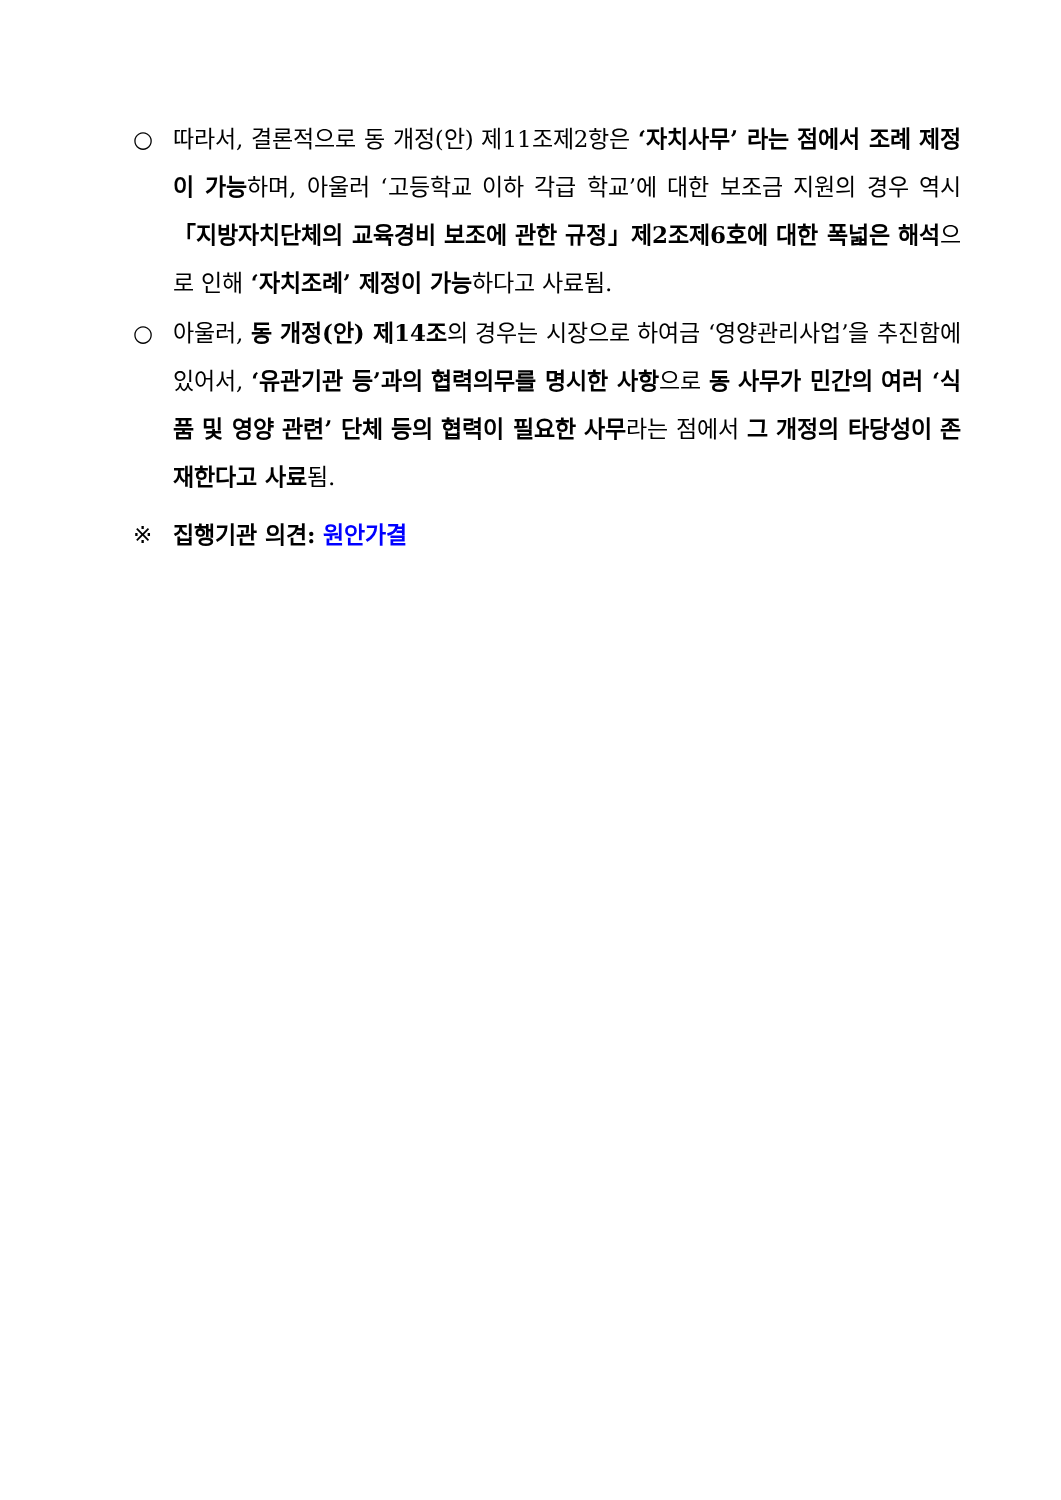○ 따라서, 결론적으로 동 개정(안) 제11조제2항은 ‘자치사무’ 라는 점에서 조례 제정이 가능하며, 아울러 ‘고등학교 이하 각급 학교’에 대한 보조금 지원의 경우 역시 「지방자치단체의 교육경비 보조에 관한 규정」제2조제6호에 대한 폭넓은 해석으로 인해 ‘자치조례’ 제정이 가능하다고 사료됨.
○ 아울러, 동 개정(안) 제14조의 경우는 시장으로 하여금 ‘영양관리사업’을 추진함에 있어서, ‘유관기관 등’과의 협력의무를 명시한 사항으로 동 사무가 민간의 여러 ‘식품 및 영양 관련’ 단체 등의 협력이 필요한 사무라는 점에서 그 개정의 타당성이 존재한다고 사료됨.
※ 집행기관 의견: 원안가결